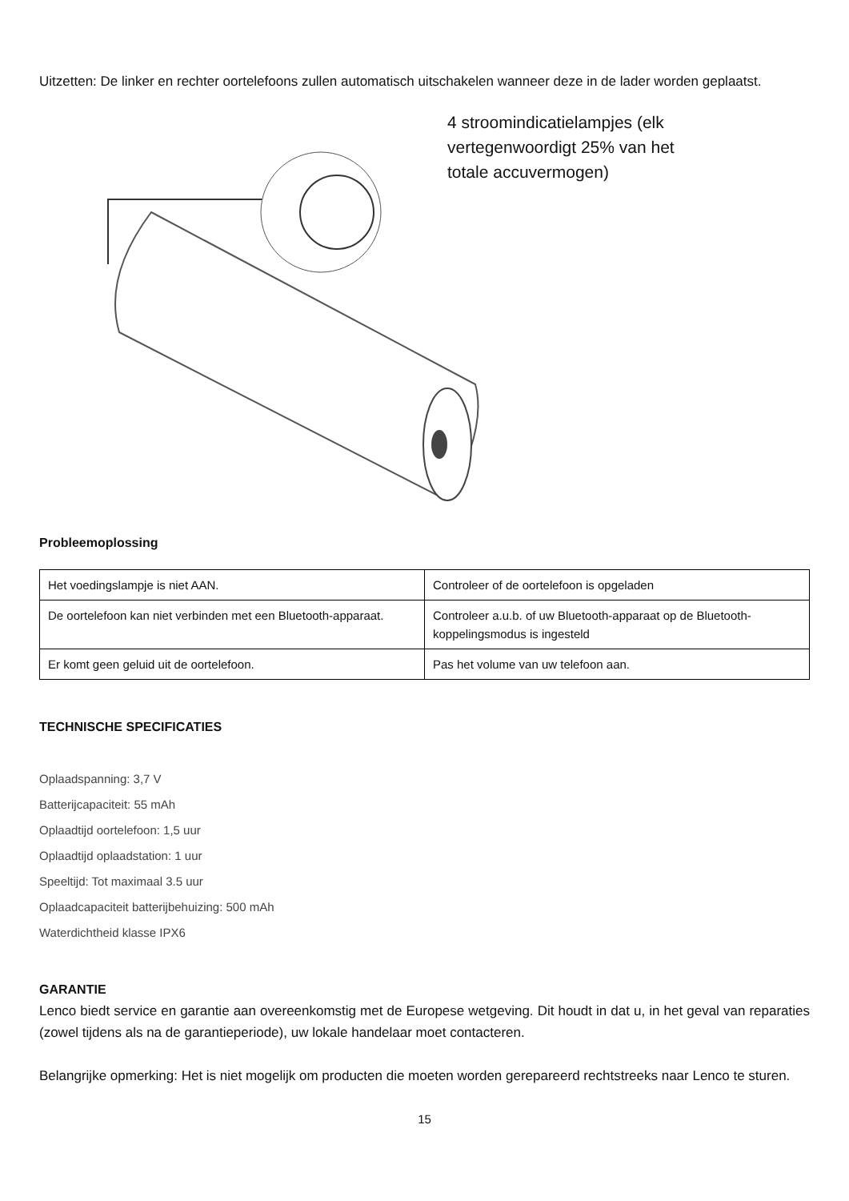Uitzetten: De linker en rechter oortelefoons zullen automatisch uitschakelen wanneer deze in de lader worden geplaatst.
4 stroomindicatielampjes (elk
vertegenwoordigt 25% van het
totale accuvermogen)
Probleemoplossing
| Het voedingslampje is niet AAN. | Controleer of de oortelefoon is opgeladen |
| De oortelefoon kan niet verbinden met een Bluetooth-apparaat. | Controleer a.u.b. of uw Bluetooth-apparaat op de Bluetooth-koppelingsmodus is ingesteld |
| Er komt geen geluid uit de oortelefoon. | Pas het volume van uw telefoon aan. |
TECHNISCHE SPECIFICATIES
Oplaadspanning: 3,7 V
Batterijcapaciteit: 55 mAh
Oplaadtijd oortelefoon: 1,5 uur
Oplaadtijd oplaadstation: 1 uur
Speeltijd: Tot maximaal 3.5 uur
Oplaadcapaciteit batterijbehuizing: 500 mAh
Waterdichtheid klasse IPX6
GARANTIE
Lenco biedt service en garantie aan overeenkomstig met de Europese wetgeving. Dit houdt in dat u, in het geval van reparaties (zowel tijdens als na de garantieperiode), uw lokale handelaar moet contacteren.
Belangrijke opmerking: Het is niet mogelijk om producten die moeten worden gerepareerd rechtstreeks naar Lenco te sturen.
15